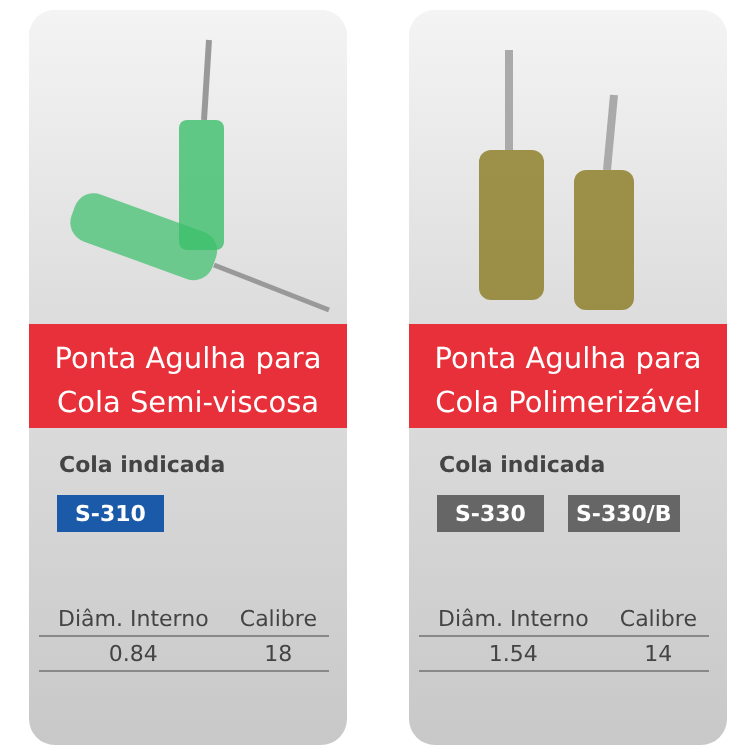Ponta Agulha para
Cola Semi-viscosa
Cola indicada
S-310
| Diâm. Interno | Calibre |
| --- | --- |
| 0.84 | 18 |
Ponta Agulha para
Cola Polimerizável
Cola indicada
S-330 S-330/B
| Diâm. Interno | Calibre |
| --- | --- |
| 1.54 | 14 |